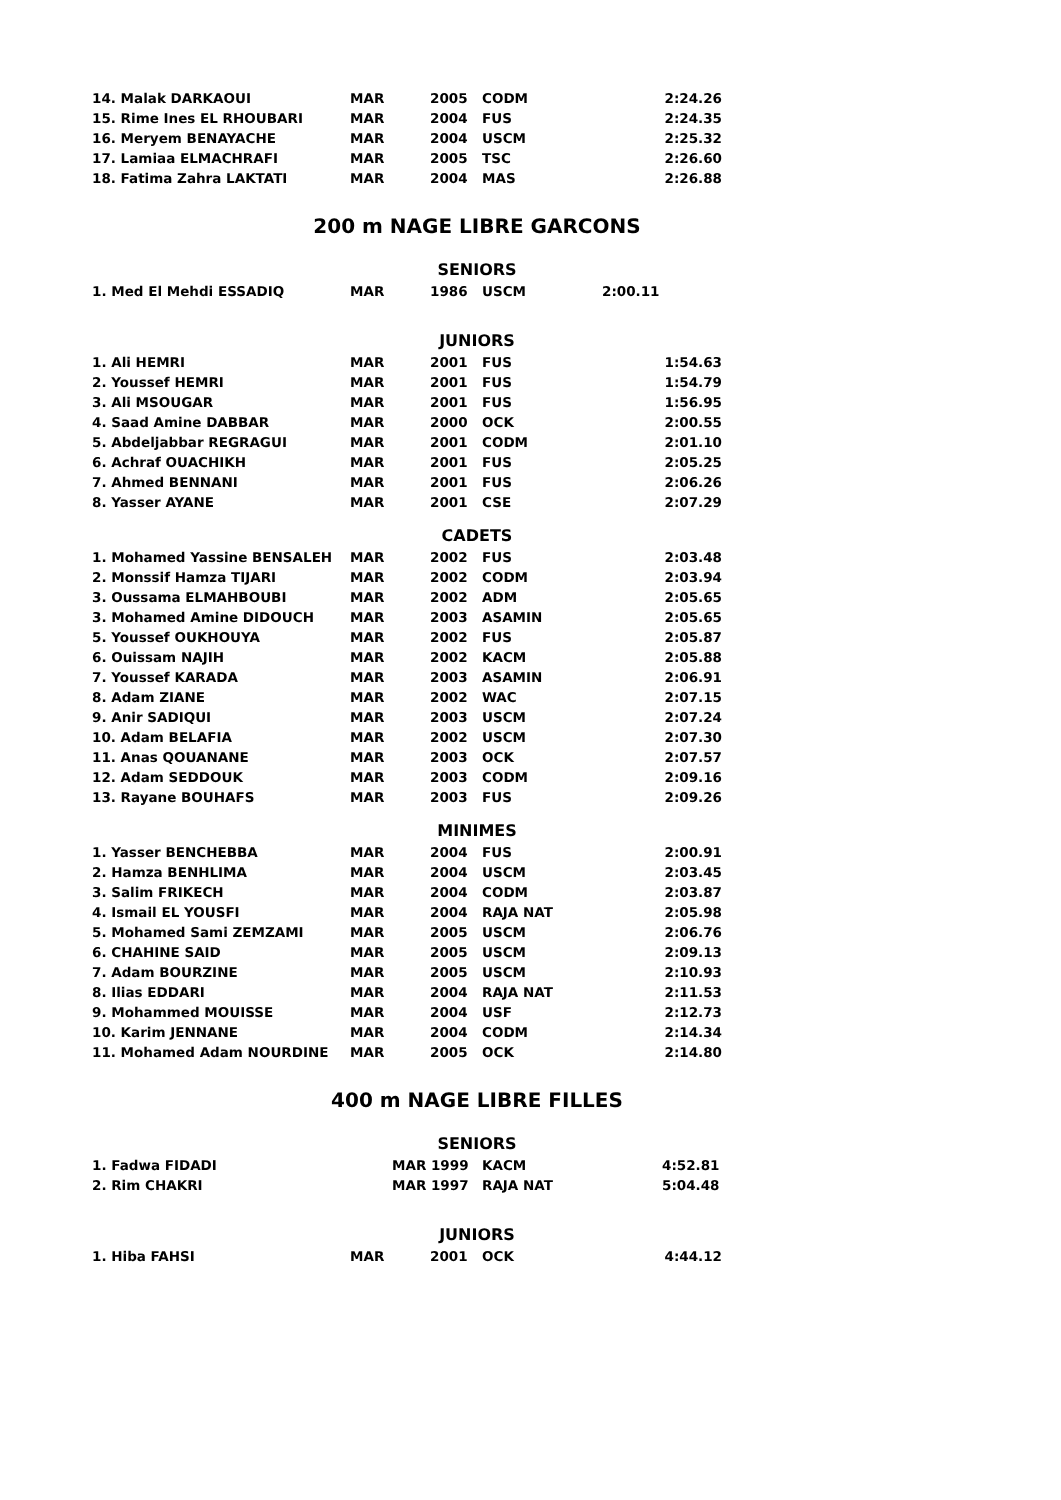| 14. Malak DARKAOUI | MAR | 2005 | CODM | 2:24.26 |
| 15. Rime Ines EL RHOUBARI | MAR | 2004 | FUS | 2:24.35 |
| 16. Meryem BENAYACHE | MAR | 2004 | USCM | 2:25.32 |
| 17. Lamiaa ELMACHRAFI | MAR | 2005 | TSC | 2:26.60 |
| 18. Fatima Zahra LAKTATI | MAR | 2004 | MAS | 2:26.88 |
200 m NAGE LIBRE GARCONS
SENIORS
| 1. Med El Mehdi ESSADIQ | MAR | 1986 | USCM | 2:00.11 |
JUNIORS
| 1. Ali HEMRI | MAR | 2001 | FUS | 1:54.63 |
| 2. Youssef HEMRI | MAR | 2001 | FUS | 1:54.79 |
| 3. Ali MSOUGAR | MAR | 2001 | FUS | 1:56.95 |
| 4. Saad Amine DABBAR | MAR | 2000 | OCK | 2:00.55 |
| 5. Abdeljabbar REGRAGUI | MAR | 2001 | CODM | 2:01.10 |
| 6. Achraf OUACHIKH | MAR | 2001 | FUS | 2:05.25 |
| 7. Ahmed BENNANI | MAR | 2001 | FUS | 2:06.26 |
| 8. Yasser AYANE | MAR | 2001 | CSE | 2:07.29 |
CADETS
| 1. Mohamed Yassine BENSALEH | MAR | 2002 | FUS | 2:03.48 |
| 2. Monssif Hamza TIJARI | MAR | 2002 | CODM | 2:03.94 |
| 3. Oussama ELMAHBOUBI | MAR | 2002 | ADM | 2:05.65 |
| 3. Mohamed Amine DIDOUCH | MAR | 2003 | ASAMIN | 2:05.65 |
| 5. Youssef OUKHOUYA | MAR | 2002 | FUS | 2:05.87 |
| 6. Ouissam NAJIH | MAR | 2002 | KACM | 2:05.88 |
| 7. Youssef KARADA | MAR | 2003 | ASAMIN | 2:06.91 |
| 8. Adam ZIANE | MAR | 2002 | WAC | 2:07.15 |
| 9. Anir SADIQUI | MAR | 2003 | USCM | 2:07.24 |
| 10. Adam BELAFIA | MAR | 2002 | USCM | 2:07.30 |
| 11. Anas QOUANANE | MAR | 2003 | OCK | 2:07.57 |
| 12. Adam SEDDOUK | MAR | 2003 | CODM | 2:09.16 |
| 13. Rayane BOUHAFS | MAR | 2003 | FUS | 2:09.26 |
MINIMES
| 1. Yasser BENCHEBBA | MAR | 2004 | FUS | 2:00.91 |
| 2. Hamza BENHLIMA | MAR | 2004 | USCM | 2:03.45 |
| 3. Salim FRIKECH | MAR | 2004 | CODM | 2:03.87 |
| 4. Ismail EL YOUSFI | MAR | 2004 | RAJA NAT | 2:05.98 |
| 5. Mohamed Sami ZEMZAMI | MAR | 2005 | USCM | 2:06.76 |
| 6. CHAHINE SAID | MAR | 2005 | USCM | 2:09.13 |
| 7. Adam BOURZINE | MAR | 2005 | USCM | 2:10.93 |
| 8. Ilias EDDARI | MAR | 2004 | RAJA NAT | 2:11.53 |
| 9. Mohammed MOUISSE | MAR | 2004 | USF | 2:12.73 |
| 10. Karim JENNANE | MAR | 2004 | CODM | 2:14.34 |
| 11. Mohamed Adam NOURDINE | MAR | 2005 | OCK | 2:14.80 |
400 m NAGE LIBRE FILLES
SENIORS
| 1. Fadwa FIDADI | MAR 1999 | KACM | 4:52.81 |
| 2. Rim CHAKRI | MAR 1997 | RAJA NAT | 5:04.48 |
JUNIORS
| 1. Hiba FAHSI | MAR | 2001 | OCK | 4:44.12 |